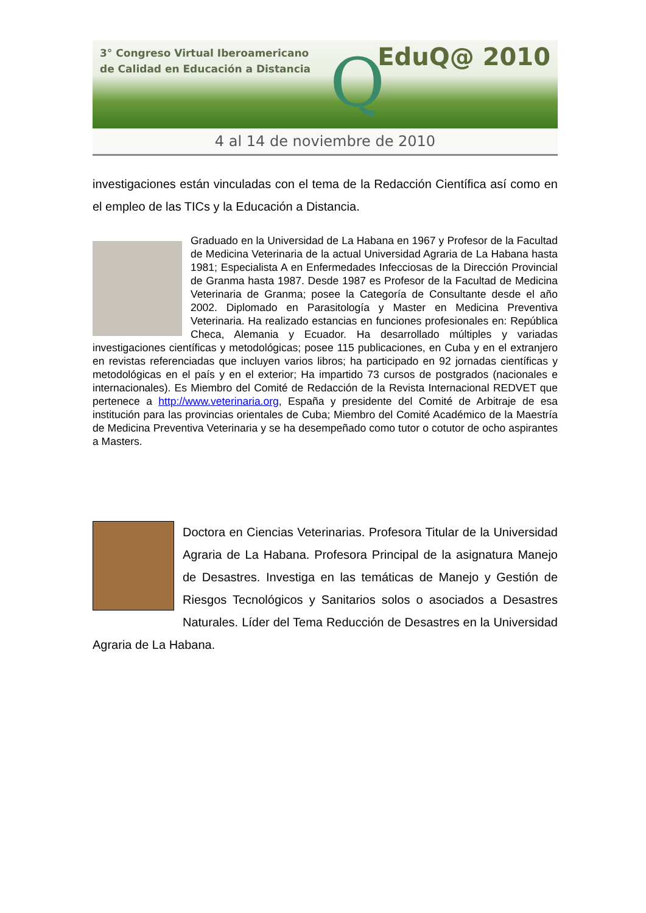3° Congreso Virtual Iberoamericano
de Calidad en Educación a Distancia
Q EduQ@ 2010
4 al 14 de noviembre de 2010
investigaciones están vinculadas con el tema de la Redacción Científica así como en el empleo de las TICs y la Educación a Distancia.
Graduado en la Universidad de La Habana en 1967 y Profesor de la Facultad de Medicina Veterinaria de la actual Universidad Agraria de La Habana hasta 1981; Especialista A en Enfermedades Infecciosas de la Dirección Provincial de Granma hasta 1987. Desde 1987 es Profesor de la Facultad de Medicina Veterinaria de Granma; posee la Categoría de Consultante desde el año 2002. Diplomado en Parasitología y Master en Medicina Preventiva Veterinaria. Ha realizado estancias en funciones profesionales en: República Checa, Alemania y Ecuador. Ha desarrollado múltiples y variadas investigaciones científicas y metodológicas; posee 115 publicaciones, en Cuba y en el extranjero en revistas referenciadas que incluyen varios libros; ha participado en 92 jornadas científicas y metodológicas en el país y en el exterior; Ha impartido 73 cursos de postgrados (nacionales e internacionales). Es Miembro del Comité de Redacción de la Revista Internacional REDVET que pertenece a http://www.veterinaria.org, España y presidente del Comité de Arbitraje de esa institución para las provincias orientales de Cuba; Miembro del Comité Académico de la Maestría de Medicina Preventiva Veterinaria y se ha desempeñado como tutor o cotutor de ocho aspirantes a Masters.
Doctora en Ciencias Veterinarias. Profesora Titular de la Universidad Agraria de La Habana. Profesora Principal de la asignatura Manejo de Desastres. Investiga en las temáticas de Manejo y Gestión de Riesgos Tecnológicos y Sanitarios solos o asociados a Desastres Naturales. Líder del Tema Reducción de Desastres en la Universidad Agraria de La Habana.